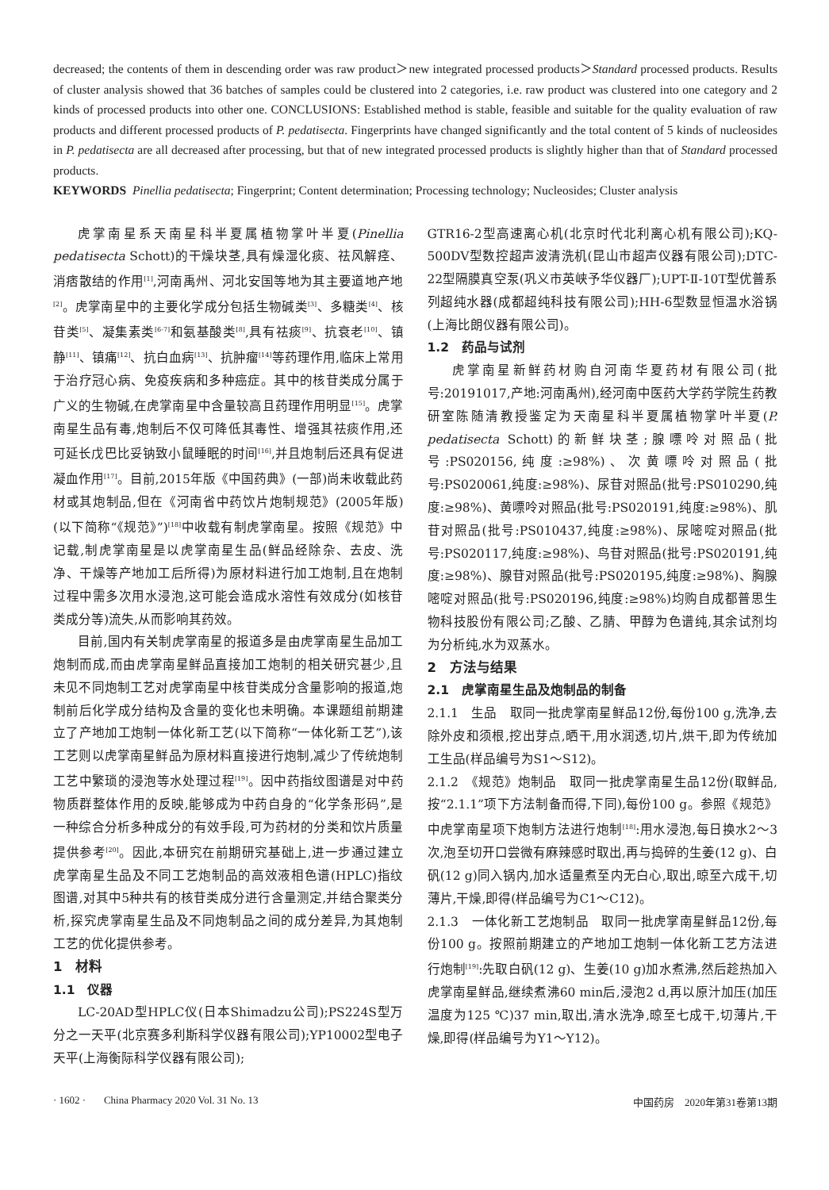decreased; the contents of them in descending order was raw product＞new integrated processed products＞Standard processed products. Results of cluster analysis showed that 36 batches of samples could be clustered into 2 categories, i.e. raw product was clustered into one category and 2 kinds of processed products into other one. CONCLUSIONS: Established method is stable, feasible and suitable for the quality evaluation of raw products and different processed products of P. pedatisecta. Fingerprints have changed significantly and the total content of 5 kinds of nucleosides in P. pedatisecta are all decreased after processing, but that of new integrated processed products is slightly higher than that of Standard processed products.
KEYWORDS Pinellia pedatisecta; Fingerprint; Content determination; Processing technology; Nucleosides; Cluster analysis
虎掌南星系天南星科半夏属植物掌叶半夏(Pinellia pedatisecta Schott)的干燥块茎,具有燥湿化痰、祛风解痉、消痞散结的作用<sup>[1]</sup>,河南禹州、河北安国等地为其主要道地产地<sup>[2]</sup>。虎掌南星中的主要化学成分包括生物碱类<sup>[3]</sup>、多糖类<sup>[4]</sup>、核苷类<sup>[5]</sup>、凝集素类<sup>[6-7]</sup>和氨基酸类<sup>[8]</sup>,具有祛痰<sup>[9]</sup>、抗衰老<sup>[10]</sup>、镇静<sup>[11]</sup>、镇痛<sup>[12]</sup>、抗白血病<sup>[13]</sup>、抗肿瘤<sup>[14]</sup>等药理作用,临床上常用于治疗冠心病、免疫疾病和多种癌症。其中的核苷类成分属于广义的生物碱,在虎掌南星中含量较高且药理作用明显<sup>[15]</sup>。虎掌南星生品有毒,炮制后不仅可降低其毒性、增强其祛痰作用,还可延长戊巴比妥钠致小鼠睡眠的时间<sup>[16]</sup>,并且炮制后还具有促进凝血作用<sup>[17]</sup>。目前,2015年版《中国药典》(一部)尚未收载此药材或其炮制品,但在《河南省中药饮片炮制规范》(2005年版)(以下简称“《规范》”)<sup>[18]</sup>中收载有制虎掌南星。按照《规范》中记载,制虎掌南星是以虎掌南星生品(鲜品经除杂、去皮、洗净、干燥等产地加工后所得)为原材料进行加工炮制,且在炮制过程中需多次用水浸泡,这可能会造成水溶性有效成分(如核苷类成分等)流失,从而影响其药效。
目前,国内有关制虎掌南星的报道多是由虎掌南星生品加工炮制而成,而由虎掌南星鲜品直接加工炮制的相关研究甚少,且未见不同炮制工艺对虎掌南星中核苷类成分含量影响的报道,炮制前后化学成分结构及含量的变化也未明确。本课题组前期建立了产地加工炮制一体化新工艺(以下简称“一体化新工艺”),该工艺则以虎掌南星鲜品为原材料直接进行炮制,减少了传统炮制工艺中繁琐的浸泡等水处理过程<sup>[19]</sup>。因中药指纹图谱是对中药物质群整体作用的反映,能够成为中药自身的“化学条形码”,是一种综合分析多种成分的有效手段,可为药材的分类和饮片质量提供参考<sup>[20]</sup>。因此,本研究在前期研究基础上,进一步通过建立虎掌南星生品及不同工艺炮制品的高效液相色谱(HPLC)指纹图谱,对其中5种共有的核苷类成分进行含量测定,并结合聚类分析,探究虎掌南星生品及不同炮制品之间的成分差异,为其炮制工艺的优化提供参考。
1　材料
1.1　仪器
LC-20AD型HPLC仪(日本Shimadzu公司);PS224S型万分之一天平(北京赛多利斯科学仪器有限公司);YP10002型电子天平(上海衡际科学仪器有限公司);
GTR16-2型高速离心机(北京时代北利离心机有限公司);KQ-500DV型数控超声波清洗机(昆山市超声仪器有限公司);DTC-22型隔膜真空泵(巩义市英峡予华仪器厂);UPT-Ⅱ-10T型优普系列超纯水器(成都超纯科技有限公司);HH-6型数显恒温水浴锅(上海比朗仪器有限公司)。
1.2　药品与试剂
虎掌南星新鲜药材购自河南华夏药材有限公司(批号:20191017,产地:河南禹州),经河南中医药大学药学院生药教研室陈随清教授鉴定为天南星科半夏属植物掌叶半夏(P. pedatisecta Schott)的新鲜块茎;腺嘌呤对照品(批号:PS020156,纯度:≥98%)、次黄嘌呤对照品(批号:PS020061,纯度:≥98%)、尿苷对照品(批号:PS010290,纯度:≥98%)、黄嘌呤对照品(批号:PS020191,纯度:≥98%)、肌苷对照品(批号:PS010437,纯度:≥98%)、尿嘧啶对照品(批号:PS020117,纯度:≥98%)、鸟苷对照品(批号:PS020191,纯度:≥98%)、腺苷对照品(批号:PS020195,纯度:≥98%)、胸腺嘧啶对照品(批号:PS020196,纯度:≥98%)均购自成都普思生物科技股份有限公司;乙酸、乙腈、甲醇为色谱纯,其余试剂均为分析纯,水为双蒸水。
2　方法与结果
2.1　虎掌南星生品及炮制品的制备
2.1.1　生品　取同一批虎掌南星鲜品12份,每份100 g,洗净,去除外皮和须根,挖出芽点,晒干,用水润透,切片,烘干,即为传统加工生品(样品编号为S1～S12)。
2.1.2　《规范》炮制品　取同一批虎掌南星生品12份(取鲜品,按“2.1.1”项下方法制备而得,下同),每份100 g。参照《规范》中虎掌南星项下炮制方法进行炮制<sup>[18]</sup>:用水浸泡,每日换水2～3次,泡至切开口尝微有麻辣感时取出,再与捣碎的生姜(12 g)、白矾(12 g)同入锅内,加水适量煮至内无白心,取出,晾至六成干,切薄片,干燥,即得(样品编号为C1～C12)。
2.1.3　一体化新工艺炮制品　取同一批虎掌南星鲜品12份,每份100 g。按照前期建立的产地加工炮制一体化新工艺方法进行炮制<sup>[19]</sup>:先取白矾(12 g)、生姜(10 g)加水煮沸,然后趁热加入虎掌南星鲜品,继续煮沸60 min后,浸泡2 d,再以原汁加压(加压温度为125 ℃)37 min,取出,清水洗净,晾至七成干,切薄片,干燥,即得(样品编号为Y1～Y12)。
· 1602 · China Pharmacy 2020 Vol. 31 No. 13 中国药房　2020年第31卷第13期